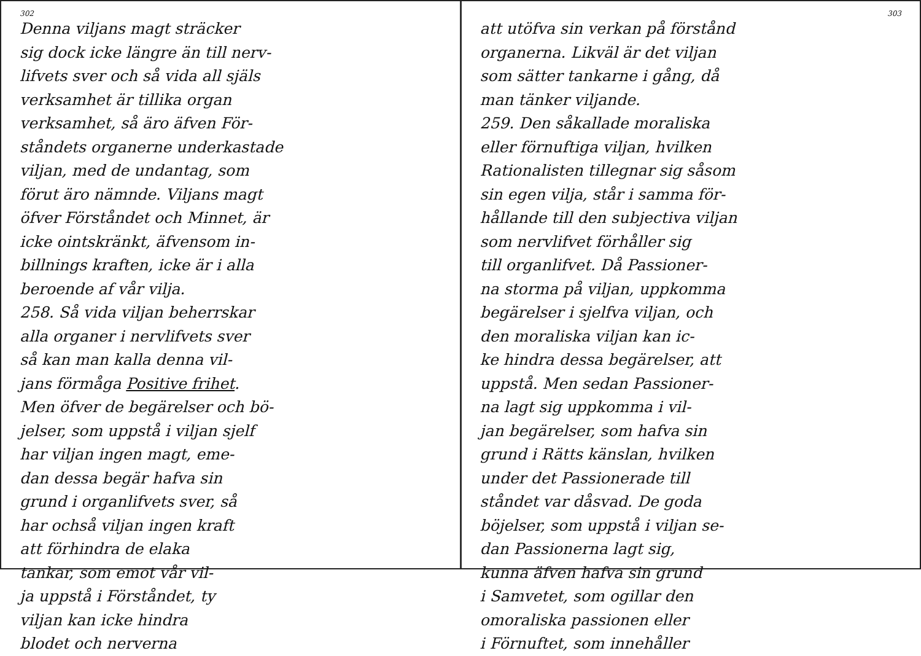302
Denna viljans magt sträcker
sig dock icke längre än till nerv-
lifvets sver och så vida all själs
verksamhet är tillika organ
verksamhet, så äro äfven För-
ståndets organerne underkastade
viljan, med de undantag, som
förut äro nämnde. Viljans magt
öfver Förståndet och Minnet, är
icke ointskränkt, äfvensom in-
billnings kraften, icke är i alla
beroende af vår vilja.
258. Så vida viljan beherrskar
alla organer i nervlifvets sver
så kan man kalla denna vil-
jans förmåga Positive frihet.
Men öfver de begärelser och bö-
jelser, som uppstå i viljan sjelf
har viljan ingen magt, eme-
dan dessa begär hafva sin
grund i organlifvets sver, så
har ochså viljan ingen kraft
att förhindra de elaka
tankar, som emot vår vil-
ja uppstå i Förståndet, ty
viljan kan icke hindra
blodet och nerverna
303
att utöfva sin verkan på förstånd
organerna. Likväl är det viljan
som sätter tankarne i gång, då
man tänker viljande.
259. Den såkallade moraliska
eller förnuftiga viljan, hvilken
Rationalisten tillegnar sig såsom
sin egen vilja, står i samma för-
hållande till den subjectiva viljan
som nervlifvet förhåller sig
till organlifvet. Då Passioner-
na storma på viljan, uppkomma
begärelser i sjelfva viljan, och
den moraliska viljan kan ic-
ke hindra dessa begärelser, att
uppstå. Men sedan Passioner-
na lagt sig uppkomma i vil-
jan begärelser, som hafva sin
grund i Rätts känslan, hvilken
under det Passionerade till
ståndet var dåsvad. De goda
böjelser, som uppstå i viljan se-
dan Passionerna lagt sig,
kunna äfven hafva sin grund
i Samvetet, som ogillar den
omoraliska passionen eller
i Förnuftet, som innehåller